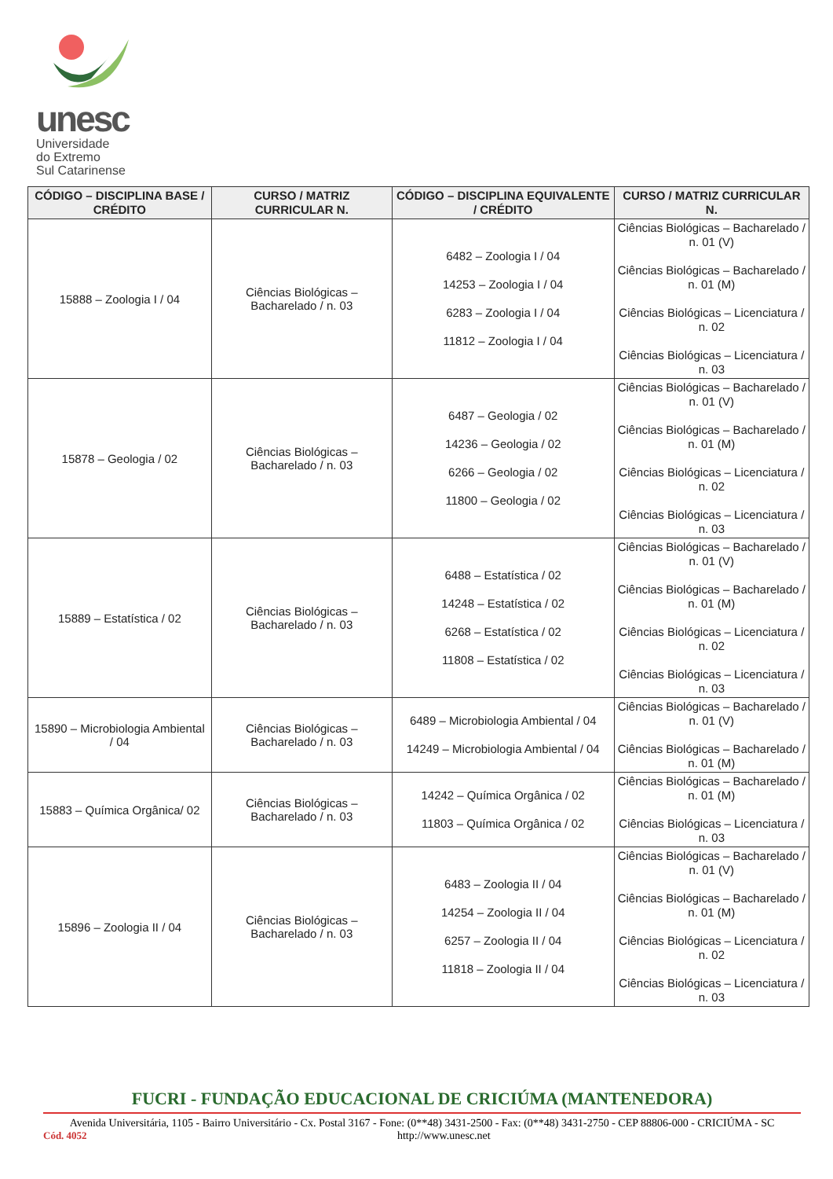unesc
Universidade
do Extremo
Sul Catarinense
| CÓDIGO – DISCIPLINA BASE / CRÉDITO | CURSO / MATRIZ CURRICULAR N. | CÓDIGO – DISCIPLINA EQUIVALENTE / CRÉDITO | CURSO / MATRIZ CURRICULAR N. |
| --- | --- | --- | --- |
| 15888 – Zoologia I / 04 | Ciências Biológicas – Bacharelado / n. 03 | 6482 – Zoologia I / 04 14253 – Zoologia I / 04 6283 – Zoologia I / 04 11812 – Zoologia I / 04 | Ciências Biológicas – Bacharelado / n. 01 (V) Ciências Biológicas – Bacharelado / n. 01 (M) Ciências Biológicas – Licenciatura / n. 02 Ciências Biológicas – Licenciatura / n. 03 |
| 15878 – Geologia / 02 | Ciências Biológicas – Bacharelado / n. 03 | 6487 – Geologia / 02 14236 – Geologia / 02 6266 – Geologia / 02 11800 – Geologia / 02 | Ciências Biológicas – Bacharelado / n. 01 (V) Ciências Biológicas – Bacharelado / n. 01 (M) Ciências Biológicas – Licenciatura / n. 02 Ciências Biológicas – Licenciatura / n. 03 |
| 15889 – Estatística / 02 | Ciências Biológicas – Bacharelado / n. 03 | 6488 – Estatística / 02 14248 – Estatística / 02 6268 – Estatística / 02 11808 – Estatística / 02 | Ciências Biológicas – Bacharelado / n. 01 (V) Ciências Biológicas – Bacharelado / n. 01 (M) Ciências Biológicas – Licenciatura / n. 02 Ciências Biológicas – Licenciatura / n. 03 |
| 15890 – Microbiologia Ambiental / 04 | Ciências Biológicas – Bacharelado / n. 03 | 6489 – Microbiologia Ambiental / 04 14249 – Microbiologia Ambiental / 04 | Ciências Biológicas – Bacharelado / n. 01 (V) Ciências Biológicas – Bacharelado / n. 01 (M) |
| 15883 – Química Orgânica/ 02 | Ciências Biológicas – Bacharelado / n. 03 | 14242 – Química Orgânica / 02 11803 – Química Orgânica / 02 | Ciências Biológicas – Bacharelado / n. 01 (M) Ciências Biológicas – Licenciatura / n. 03 |
| 15896 – Zoologia II / 04 | Ciências Biológicas – Bacharelado / n. 03 | 6483 – Zoologia II / 04 14254 – Zoologia II / 04 6257 – Zoologia II / 04 11818 – Zoologia II / 04 | Ciências Biológicas – Bacharelado / n. 01 (V) Ciências Biológicas – Bacharelado / n. 01 (M) Ciências Biológicas – Licenciatura / n. 02 Ciências Biológicas – Licenciatura / n. 03 |
FUCRI - FUNDAÇÃO EDUCACIONAL DE CRICIÚMA (MANTENEDORA)
Avenida Universitária, 1105 - Bairro Universitário - Cx. Postal 3167 - Fone: (0**48) 3431-2500 - Fax: (0**48) 3431-2750 - CEP 88806-000 - CRICIÚMA - SC
Cód. 4052 http://www.unesc.net